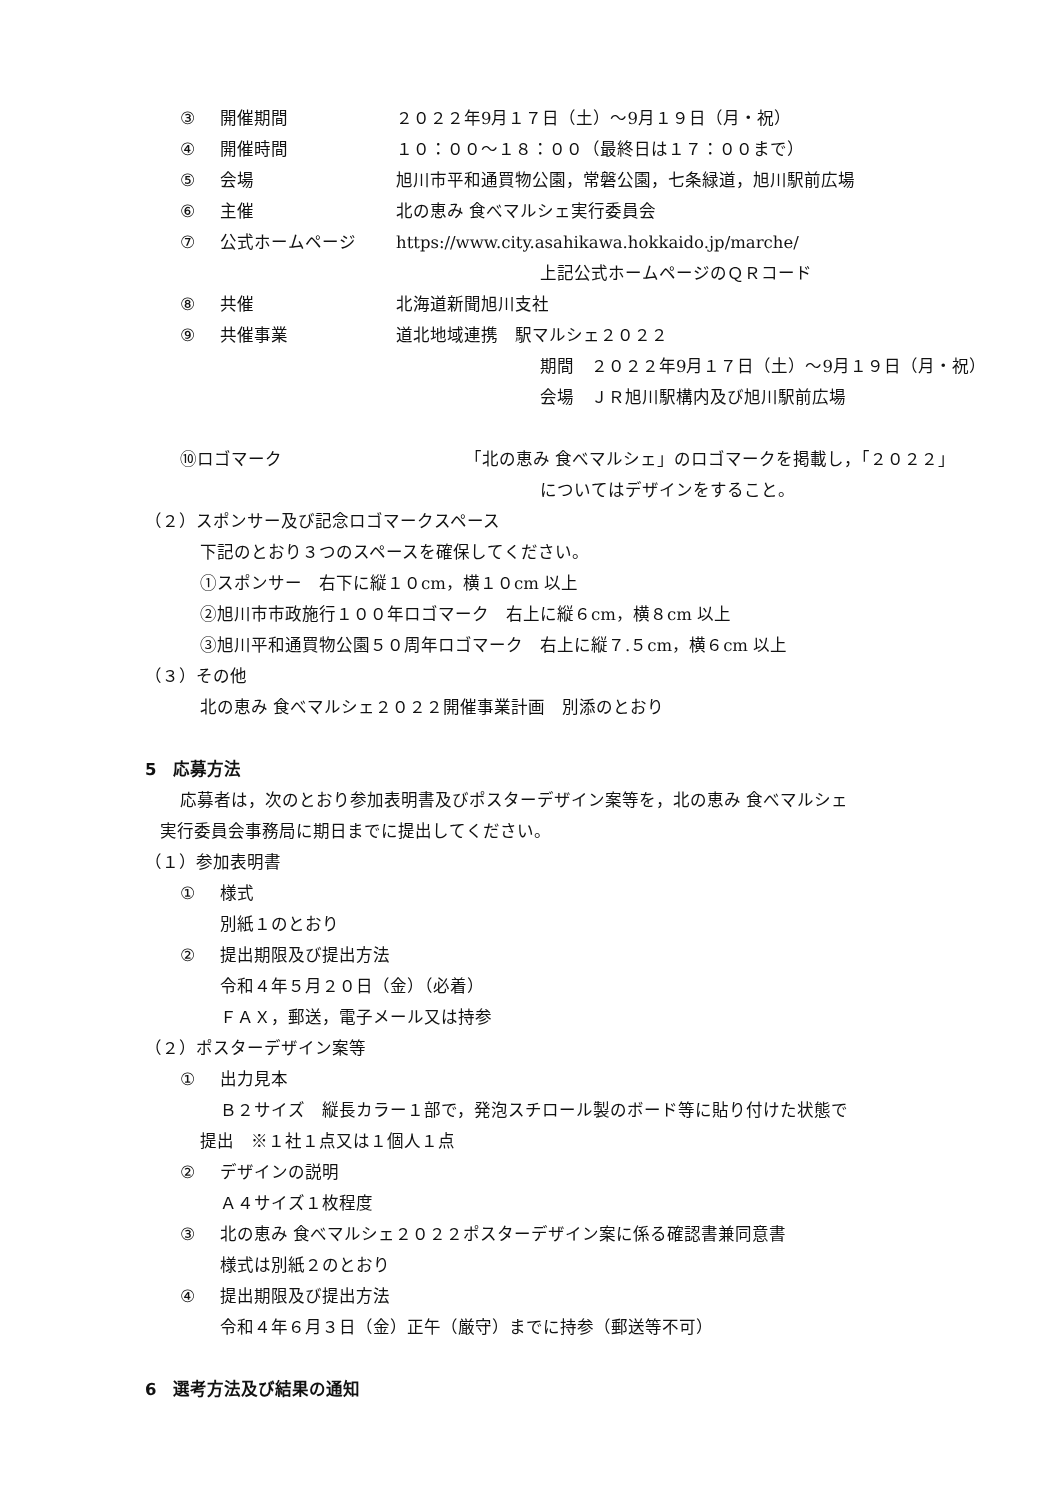③ 開催期間 ２０２２年9月１７日（土）～9月１９日（月・祝）
④ 開催時間 １０：００～１８：００（最終日は１７：００まで）
⑤ 会場 旭川市平和通買物公園，常磐公園，七条緑道，旭川駅前広場
⑥ 主催 北の恵み 食べマルシェ実行委員会
⑦ 公式ホームページ https://www.city.asahikawa.hokkaido.jp/marche/
上記公式ホームページのＱＲコード
⑧ 共催 北海道新聞旭川支社
⑨ 共催事業 道北地域連携　駅マルシェ２０２２
期間　２０２２年9月１７日（土）～9月１９日（月・祝）
会場　ＪＲ旭川駅構内及び旭川駅前広場
⑩ロゴマーク 「北の恵み 食べマルシェ」のロゴマークを掲載し，「２０２２」
についてはデザインをすること。
（２）スポンサー及び記念ロゴマークスペース
下記のとおり３つのスペースを確保してください。
①スポンサー　右下に縦１０cm，横１０cm 以上
②旭川市市政施行１００年ロゴマーク　右上に縦６cm，横８cm 以上
③旭川平和通買物公園５０周年ロゴマーク　右上に縦７.５cm，横６cm 以上
（３）その他
北の恵み 食べマルシェ２０２２開催事業計画　別添のとおり
5　応募方法
応募者は，次のとおり参加表明書及びポスターデザイン案等を，北の恵み 食べマルシェ
実行委員会事務局に期日までに提出してください。
（１）参加表明書
① 様式
別紙１のとおり
② 提出期限及び提出方法
令和４年５月２０日（金）（必着）
ＦＡＸ，郵送，電子メール又は持参
（２）ポスターデザイン案等
① 出力見本
Ｂ２サイズ　縦長カラー１部で，発泡スチロール製のボード等に貼り付けた状態で
提出　※１社１点又は１個人１点
② デザインの説明
Ａ４サイズ１枚程度
③ 北の恵み 食べマルシェ２０２２ポスターデザイン案に係る確認書兼同意書
様式は別紙２のとおり
④ 提出期限及び提出方法
令和４年６月３日（金）正午（厳守）までに持参（郵送等不可）
6　選考方法及び結果の通知